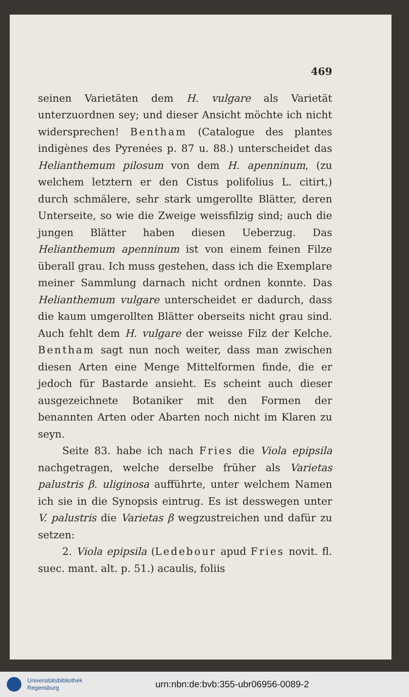469
seinen Varietäten dem H. vulgare als Varietät unterzuordnen sey; und dieser Ansicht möchte ich nicht widersprechen! Bentham (Catalogue des plantes indigènes des Pyrenées p. 87 u. 88.) unterscheidet das Helianthemum pilosum von dem H. apenninum, (zu welchem letztern er den Cistus polifolius L. citirt,) durch schmälere, sehr stark umgerollte Blätter, deren Unterseite, so wie die Zweige weissfilzig sind; auch die jungen Blätter haben diesen Ueberzug. Das Helianthemum apenninum ist von einem feinen Filze überall grau. Ich muss gestehen, dass ich die Exemplare meiner Sammlung darnach nicht ordnen konnte. Das Helianthemum vulgare unterscheidet er dadurch, dass die kaum umgerollten Blätter oberseits nicht grau sind. Auch fehlt dem H. vulgare der weisse Filz der Kelche. Bentham sagt nun noch weiter, dass man zwischen diesen Arten eine Menge Mittelformen finde, die er jedoch für Bastarde ansieht. Es scheint auch dieser ausgezeichnete Botaniker mit den Formen der benannten Arten oder Abarten noch nicht im Klaren zu seyn.
Seite 83. habe ich nach Fries die Viola epipsila nachgetragen, welche derselbe früher als Varietas palustris β. uliginosa aufführte, unter welchem Namen ich sie in die Synopsis eintrug. Es ist desswegen unter V. palustris die Varietas β wegzustreichen und dafür zu setzen:
2. Viola epipsila (Ledebour apud Fries novit. fl. suec. mant. alt. p. 51.) acaulis, foliis
Universitätsbibliothek
Regensburg
urn:nbn:de:bvb:355-ubr06956-0089-2